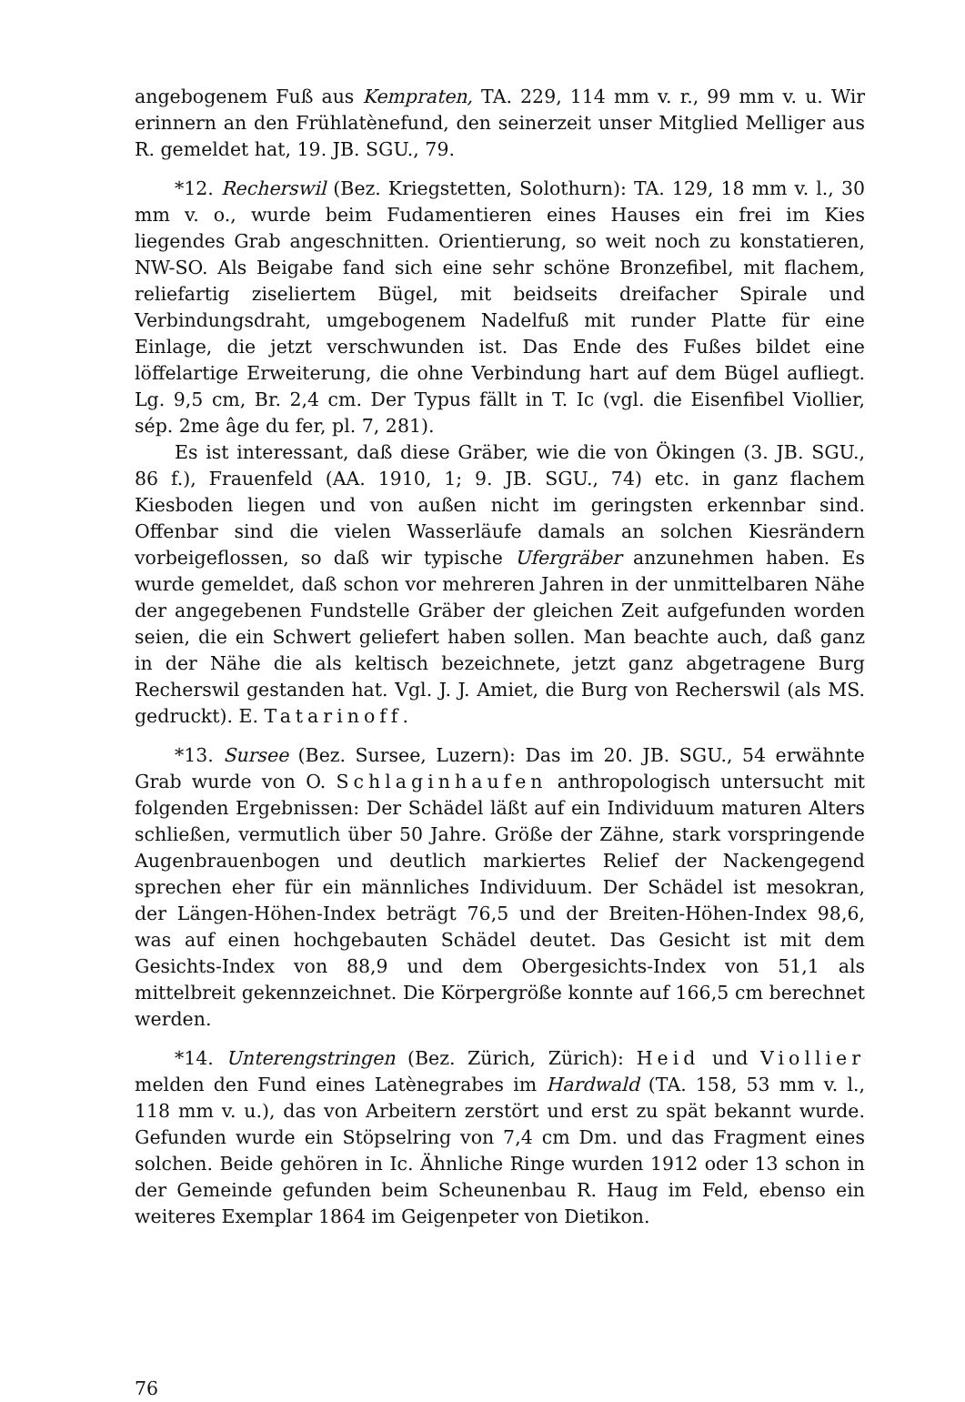angebogenem Fuß aus Kempraten, TA. 229, 114 mm v. r., 99 mm v. u. Wir erinnern an den Frühlatènefund, den seinerzeit unser Mitglied Melliger aus R. gemeldet hat, 19. JB. SGU., 79.
*12. Recherswil (Bez. Kriegstetten, Solothurn): TA. 129, 18 mm v. l., 30 mm v. o., wurde beim Fudamentieren eines Hauses ein frei im Kies liegendes Grab angeschnitten. Orientierung, so weit noch zu konstatieren, NW-SO. Als Beigabe fand sich eine sehr schöne Bronzefibel, mit flachem, reliefartig ziseliertem Bügel, mit beidseits dreifacher Spirale und Verbindungsdraht, umgebogenem Nadelfuß mit runder Platte für eine Einlage, die jetzt verschwunden ist. Das Ende des Fußes bildet eine löffelartige Erweiterung, die ohne Verbindung hart auf dem Bügel aufliegt. Lg. 9,5 cm, Br. 2,4 cm. Der Typus fällt in T. Ic (vgl. die Eisenfibel Viollier, sép. 2me âge du fer, pl. 7, 281).
Es ist interessant, daß diese Gräber, wie die von Ökingen (3. JB. SGU., 86 f.), Frauenfeld (AA. 1910, 1; 9. JB. SGU., 74) etc. in ganz flachem Kiesboden liegen und von außen nicht im geringsten erkennbar sind. Offenbar sind die vielen Wasserläufe damals an solchen Kiesrändern vorbeigeflossen, so daß wir typische Ufergräber anzunehmen haben. Es wurde gemeldet, daß schon vor mehreren Jahren in der unmittelbaren Nähe der angegebenen Fundstelle Gräber der gleichen Zeit aufgefunden worden seien, die ein Schwert geliefert haben sollen. Man beachte auch, daß ganz in der Nähe die als keltisch bezeichnete, jetzt ganz abgetragene Burg Recherswil gestanden hat. Vgl. J. J. Amiet, die Burg von Recherswil (als MS. gedruckt). E. Tatarinoff.
*13. Sursee (Bez. Sursee, Luzern): Das im 20. JB. SGU., 54 erwähnte Grab wurde von O. Schlaginhaufen anthropologisch untersucht mit folgenden Ergebnissen: Der Schädel läßt auf ein Individuum maturen Alters schließen, vermutlich über 50 Jahre. Größe der Zähne, stark vorspringende Augenbrauenbogen und deutlich markiertes Relief der Nackengegend sprechen eher für ein männliches Individuum. Der Schädel ist mesokran, der Längen-Höhen-Index beträgt 76,5 und der Breiten-Höhen-Index 98,6, was auf einen hochgebauten Schädel deutet. Das Gesicht ist mit dem Gesichts-Index von 88,9 und dem Obergesichts-Index von 51,1 als mittelbreit gekennzeichnet. Die Körpergröße konnte auf 166,5 cm berechnet werden.
*14. Unterengstringen (Bez. Zürich, Zürich): Heid und Viollier melden den Fund eines Latènegrabes im Hardwald (TA. 158, 53 mm v. l., 118 mm v. u.), das von Arbeitern zerstört und erst zu spät bekannt wurde. Gefunden wurde ein Stöpselring von 7,4 cm Dm. und das Fragment eines solchen. Beide gehören in Ic. Ähnliche Ringe wurden 1912 oder 13 schon in der Gemeinde gefunden beim Scheunenbau R. Haug im Feld, ebenso ein weiteres Exemplar 1864 im Geigenpeter von Dietikon.
76